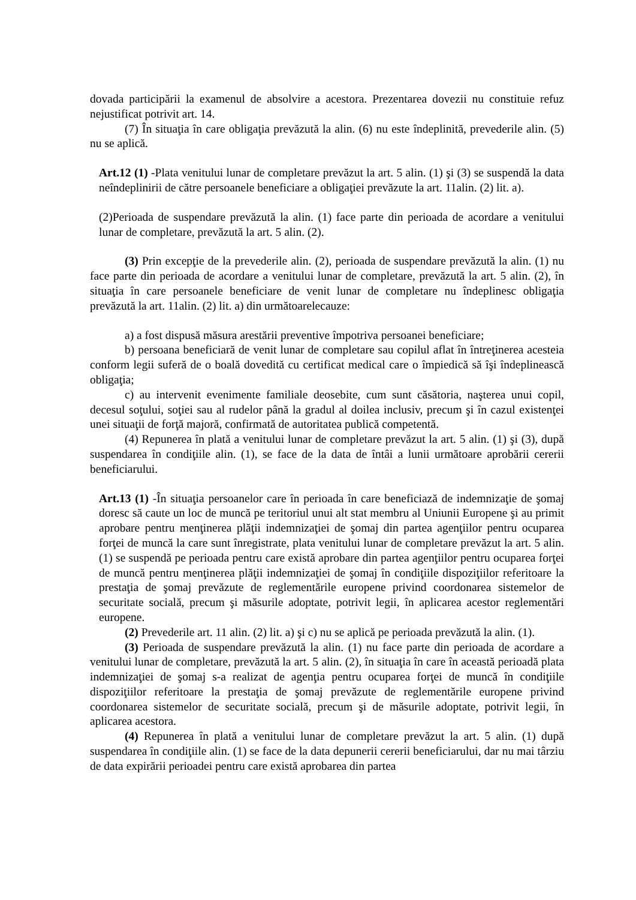dovada participării la examenul de absolvire a acestora. Prezentarea dovezii nu constituie refuz nejustificat potrivit art. 14.
(7) În situaţia în care obligaţia prevăzută la alin. (6) nu este îndeplinită, prevederile alin. (5) nu se aplică.
Art.12 (1) -Plata venitului lunar de completare prevăzut la art. 5 alin. (1) şi (3) se suspendă la data neîndeplinirii de către persoanele beneficiare a obligaţiei prevăzute la art. 11alin. (2) lit. a).
(2)Perioada de suspendare prevăzută la alin. (1) face parte din perioada de acordare a venitului lunar de completare, prevăzută la art. 5 alin. (2).
(3) Prin excepţie de la prevederile alin. (2), perioada de suspendare prevăzută la alin. (1) nu face parte din perioada de acordare a venitului lunar de completare, prevăzută la art. 5 alin. (2), în situaţia în care persoanele beneficiare de venit lunar de completare nu îndeplinesc obligaţia prevăzută la art. 11alin. (2) lit. a) din următoarelecauze:
a) a fost dispusă măsura arestării preventive împotriva persoanei beneficiare;
b) persoana beneficiară de venit lunar de completare sau copilul aflat în întreţinerea acesteia conform legii suferă de o boală dovedită cu certificat medical care o împiedică să îşi îndeplinească obligaţia;
c) au intervenit evenimente familiale deosebite, cum sunt căsătoria, naşterea unui copil, decesul soţului, soţiei sau al rudelor până la gradul al doilea inclusiv, precum şi în cazul existenţei unei situaţii de forţă majoră, confirmată de autoritatea publică competentă.
(4) Repunerea în plată a venitului lunar de completare prevăzut la art. 5 alin. (1) şi (3), după suspendarea în condiţiile alin. (1), se face de la data de întâi a lunii următoare aprobării cererii beneficiarului.
Art.13 (1) -În situaţia persoanelor care în perioada în care beneficiază de indemnizaţie de şomaj doresc să caute un loc de muncă pe teritoriul unui alt stat membru al Uniunii Europene şi au primit aprobare pentru menţinerea plăţii indemnizaţiei de şomaj din partea agenţiilor pentru ocuparea forţei de muncă la care sunt înregistrate, plata venitului lunar de completare prevăzut la art. 5 alin. (1) se suspendă pe perioada pentru care există aprobare din partea agenţiilor pentru ocuparea forţei de muncă pentru menţinerea plăţii indemnizaţiei de şomaj în condiţiile dispoziţiilor referitoare la prestaţia de şomaj prevăzute de reglementările europene privind coordonarea sistemelor de securitate socială, precum şi măsurile adoptate, potrivit legii, în aplicarea acestor reglementări europene.
(2) Prevederile art. 11 alin. (2) lit. a) şi c) nu se aplică pe perioada prevăzută la alin. (1).
(3) Perioada de suspendare prevăzută la alin. (1) nu face parte din perioada de acordare a venitului lunar de completare, prevăzută la art. 5 alin. (2), în situaţia în care în această perioadă plata indemnizaţiei de şomaj s-a realizat de agenţia pentru ocuparea forţei de muncă în condiţiile dispoziţiilor referitoare la prestaţia de şomaj prevăzute de reglementările europene privind coordonarea sistemelor de securitate socială, precum şi de măsurile adoptate, potrivit legii, în aplicarea acestora.
(4) Repunerea în plată a venitului lunar de completare prevăzut la art. 5 alin. (1) după suspendarea în condiţiile alin. (1) se face de la data depunerii cererii beneficiarului, dar nu mai târziu de data expirării perioadei pentru care există aprobarea din partea